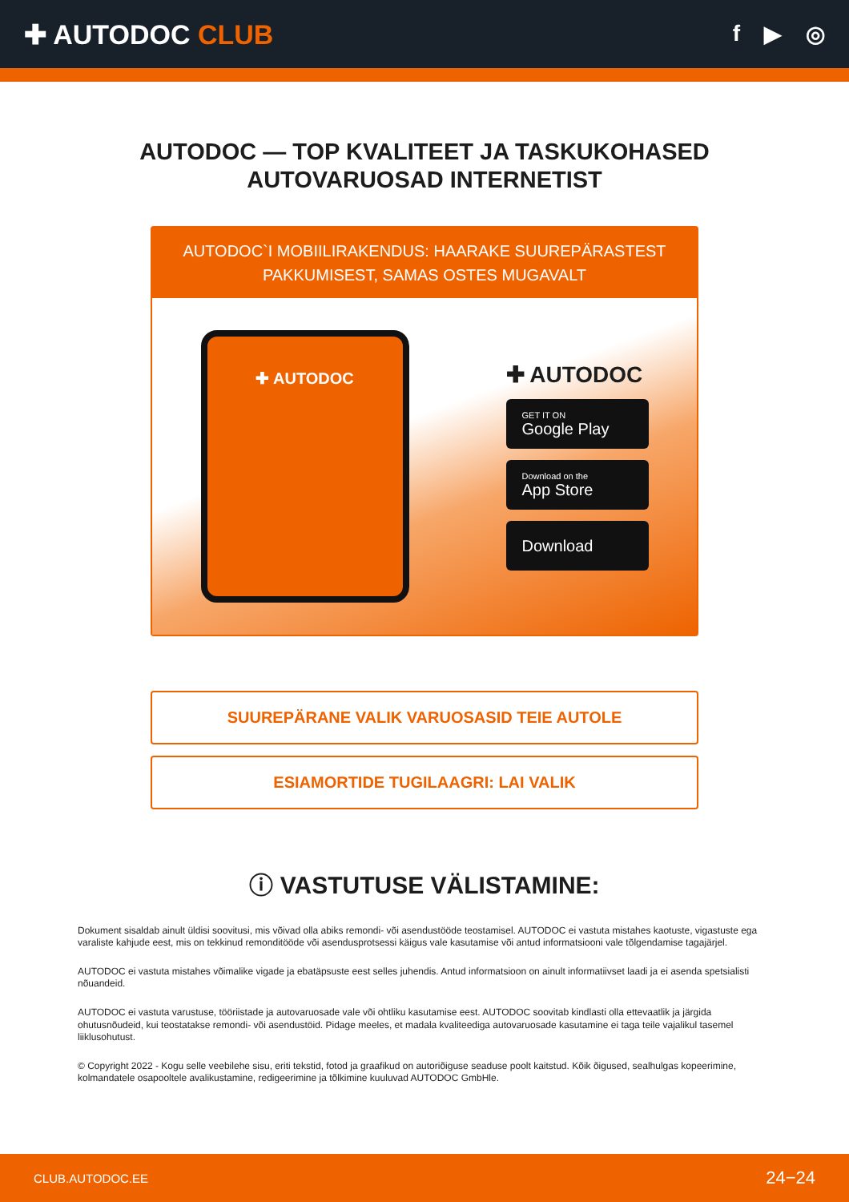✚ AUTODOC CLUB
f ▶ ◎
AUTODOC — TOP KVALITEET JA TASKUKOHASED
AUTOVARUOSAD INTERNETIST
AUTODOC`I MOBIILIRAKENDUS: HAARAKE SUUREPÄRASTEST PAKKUMISEST, SAMAS OSTES MUGAVALT
✚ AUTODOC
✚ AUTODOC
GET IT ON
Google Play
Download on the
App Store
Download
SUUREPÄRANE VALIK VARUOSASID TEIE AUTOLE
ESIAMORTIDE TUGILAAGRI: LAI VALIK
ⓘ VASTUTUSE VÄLISTAMINE:
Dokument sisaldab ainult üldisi soovitusi, mis võivad olla abiks remondi- või asendustööde teostamisel. AUTODOC ei vastuta mistahes kaotuste, vigastuste ega varaliste kahjude eest, mis on tekkinud remonditööde või asendusprotsessi käigus vale kasutamise või antud informatsiooni vale tõlgendamise tagajärjel.
AUTODOC ei vastuta mistahes võimalike vigade ja ebatäpsuste eest selles juhendis. Antud informatsioon on ainult informatiivset laadi ja ei asenda spetsialisti nõuandeid.
AUTODOC ei vastuta varustuse, tööriistade ja autovaruosade vale või ohtliku kasutamise eest. AUTODOC soovitab kindlasti olla ettevaatlik ja järgida ohutusnõudeid, kui teostatakse remondi- või asendustöid. Pidage meeles, et madala kvaliteediga autovaruosade kasutamine ei taga teile vajalikul tasemel liiklusohutust.
© Copyright 2022 - Kogu selle veebilehe sisu, eriti tekstid, fotod ja graafikud on autoriõiguse seaduse poolt kaitstud. Kõik õigused, sealhulgas kopeerimine, kolmandatele osapooltele avalikustamine, redigeerimine ja tõlkimine kuuluvad AUTODOC GmbHle.
CLUB.AUTODOC.EE 24−24